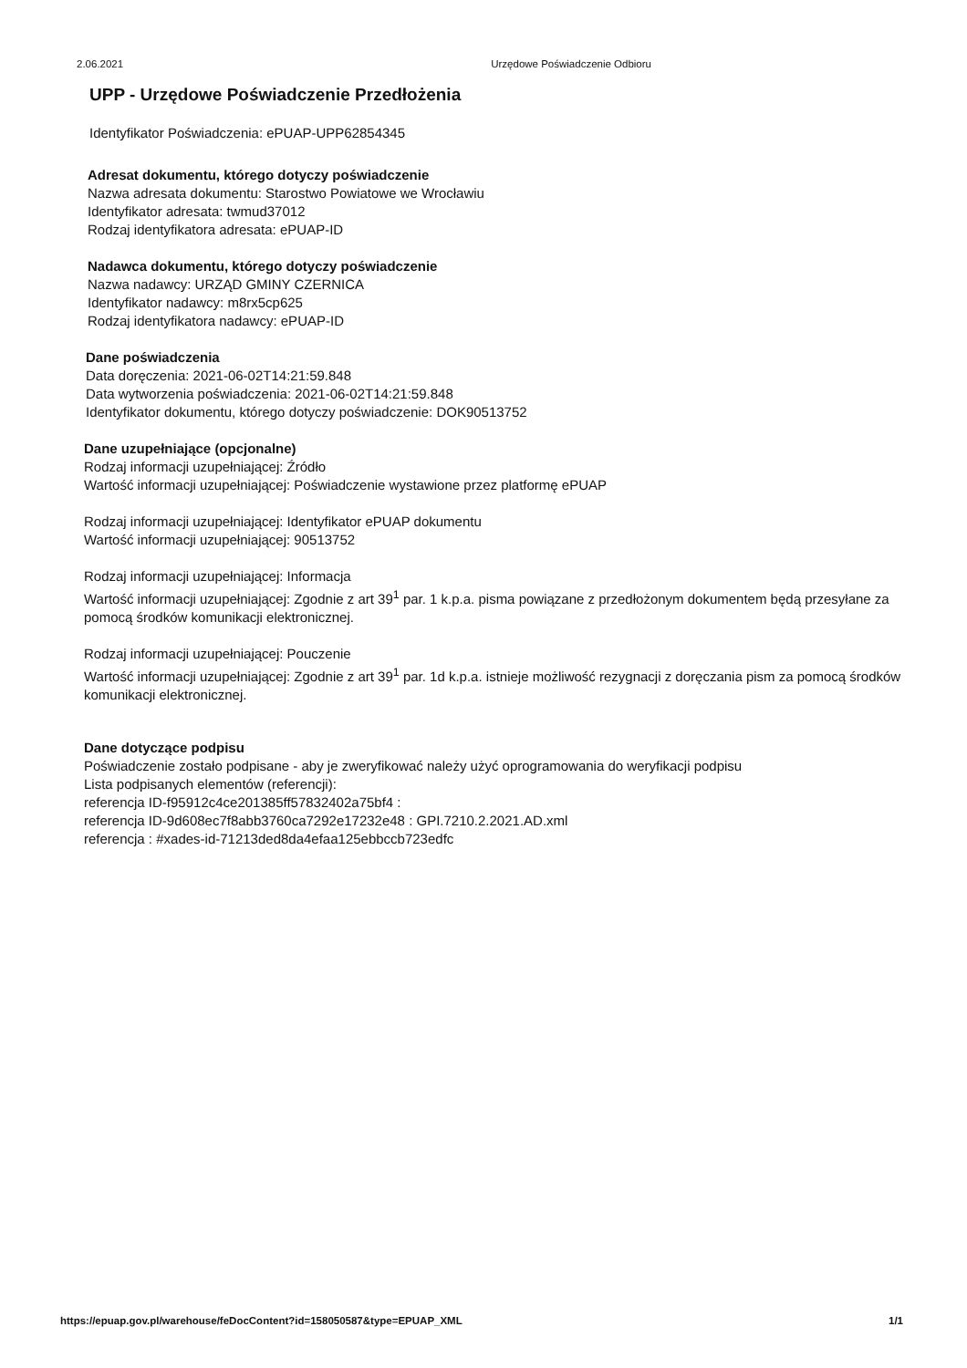2.06.2021 Urzędowe Poświadczenie Odbioru
UPP - Urzędowe Poświadczenie Przedłożenia
Identyfikator Poświadczenia: ePUAP-UPP62854345
Adresat dokumentu, którego dotyczy poświadczenie
Nazwa adresata dokumentu: Starostwo Powiatowe we Wrocławiu
Identyfikator adresata: twmud37012
Rodzaj identyfikatora adresata: ePUAP-ID
Nadawca dokumentu, którego dotyczy poświadczenie
Nazwa nadawcy: URZĄD GMINY CZERNICA
Identyfikator nadawcy: m8rx5cp625
Rodzaj identyfikatora nadawcy: ePUAP-ID
Dane poświadczenia
Data doręczenia: 2021-06-02T14:21:59.848
Data wytworzenia poświadczenia: 2021-06-02T14:21:59.848
Identyfikator dokumentu, którego dotyczy poświadczenie: DOK90513752
Dane uzupełniające (opcjonalne)
Rodzaj informacji uzupełniającej: Źródło
Wartość informacji uzupełniającej: Poświadczenie wystawione przez platformę ePUAP
Rodzaj informacji uzupełniającej: Identyfikator ePUAP dokumentu
Wartość informacji uzupełniającej: 90513752
Rodzaj informacji uzupełniającej: Informacja
Wartość informacji uzupełniającej: Zgodnie z art 39<sup>1</sup> par. 1 k.p.a. pisma powiązane z przedłożonym dokumentem będą przesyłane za pomocą środków komunikacji elektronicznej.
Rodzaj informacji uzupełniającej: Pouczenie
Wartość informacji uzupełniającej: Zgodnie z art 39<sup>1</sup> par. 1d k.p.a. istnieje możliwość rezygnacji z doręczania pism za pomocą środków komunikacji elektronicznej.
Dane dotyczące podpisu
Poświadczenie zostało podpisane - aby je zweryfikować należy użyć oprogramowania do weryfikacji podpisu
Lista podpisanych elementów (referencji):
referencja ID-f95912c4ce201385ff57832402a75bf4 :
referencja ID-9d608ec7f8abb3760ca7292e17232e48 : GPI.7210.2.2021.AD.xml
referencja : #xades-id-71213ded8da4efaa125ebbccb723edfc
https://epuap.gov.pl/warehouse/feDocContent?id=158050587&type=EPUAP_XML 1/1